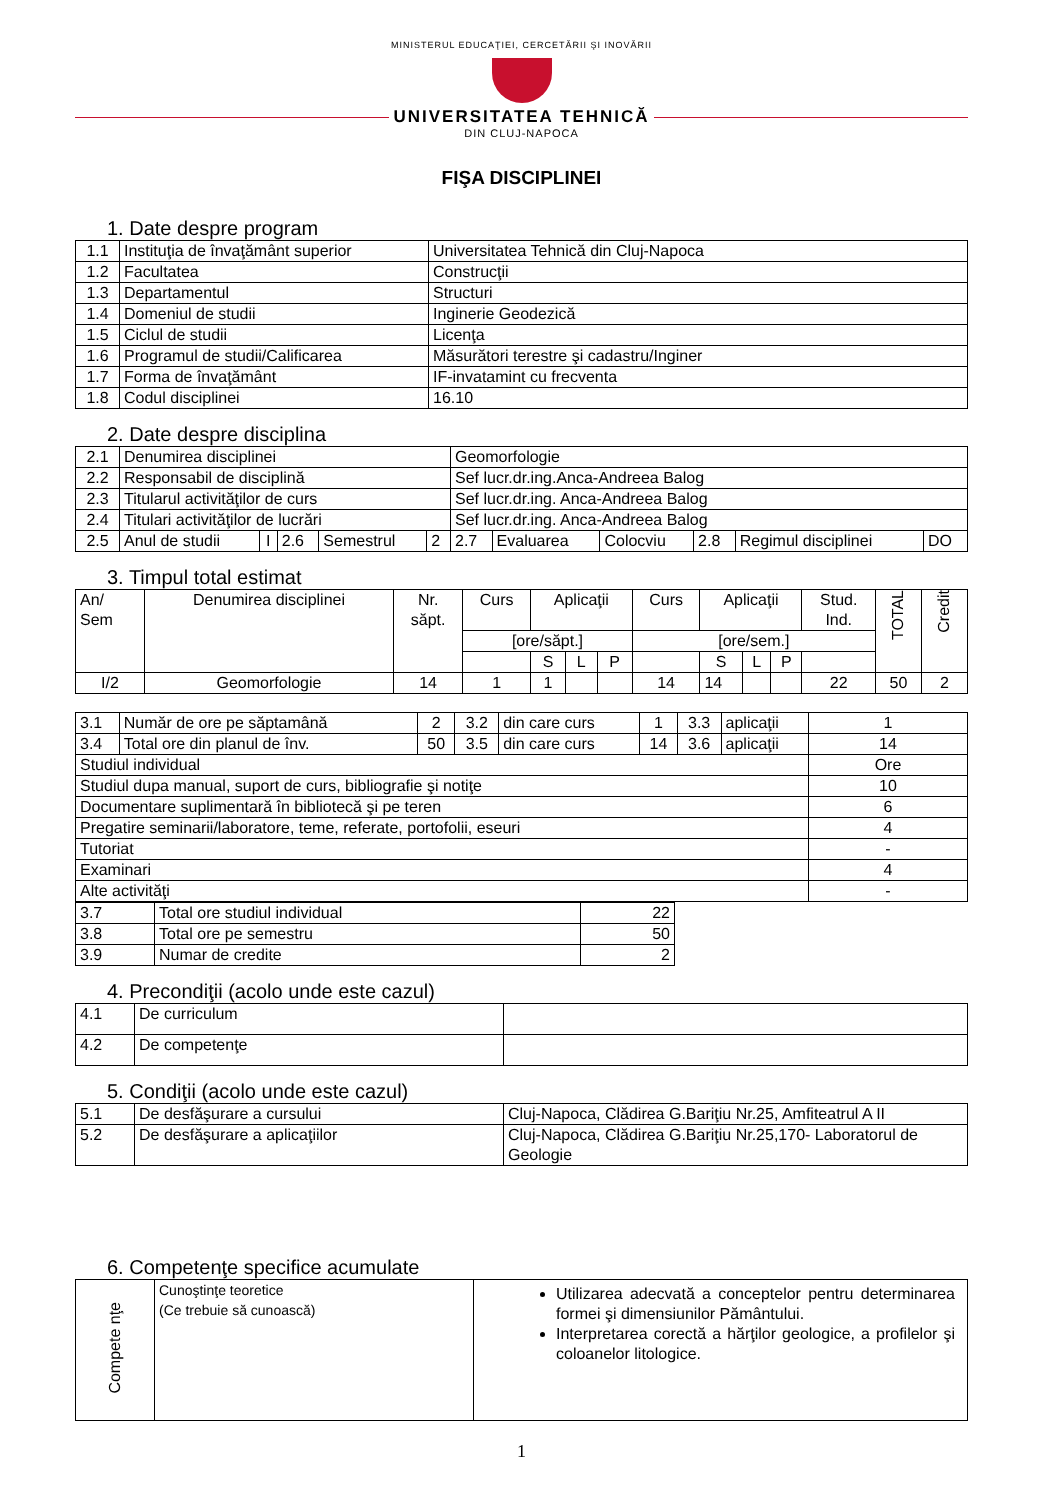MINISTERUL EDUCAŢIEI, CERCETĂRII ŞI INOVĂRII
UNIVERSITATEA TEHNICĂ
DIN CLUJ-NAPOCA
FIŞA DISCIPLINEI
1. Date despre program
| 1.1 | Instituţia de învaţământ superior | Universitatea Tehnică din Cluj-Napoca |
| 1.2 | Facultatea | Construcţii |
| 1.3 | Departamentul | Structuri |
| 1.4 | Domeniul de studii | Inginerie Geodezică |
| 1.5 | Ciclul de studii | Licenţa |
| 1.6 | Programul de studii/Calificarea | Măsurători terestre şi cadastru/Inginer |
| 1.7 | Forma de învaţământ | IF-invatamint cu frecventa |
| 1.8 | Codul disciplinei | 16.10 |
2. Date despre disciplina
| 2.1 | Denumirea disciplinei | | | | | Geomorfologie | | | | | |
| 2.2 | Responsabil de disciplină | | | | | Sef lucr.dr.ing.Anca-Andreea Balog | | | | | |
| 2.3 | Titularul activităţilor de curs | | | | | Sef lucr.dr.ing. Anca-Andreea Balog | | | | | |
| 2.4 | Titulari activităţilor de lucrări | | | | | Sef lucr.dr.ing. Anca-Andreea Balog | | | | | |
| 2.5 | Anul de studii | I | 2.6 | Semestrul | 2 | 2.7 | Evaluarea | Colocviu | 2.8 | Regimul disciplinei | DO |
3. Timpul total estimat
| An/ Sem | Denumirea disciplinei | Nr. săpt. | Curs | Aplicaţii | | | Curs | Aplicaţii | | | Stud. Ind. | TOTAL | Credit |
| | | | [ore/săpt.] | | | | [ore/sem.] | | | | | | |
| | | | | S | L | P | | S | L | P | | | |
| I/2 | Geomorfologie | 14 | 1 | 1 | | | 14 | 14 | | | 22 | 50 | 2 |
| 3.1 | Număr de ore pe săptamână | 2 | 3.2 | din care curs | 1 | 3.3 | aplicaţii | 1 |
| 3.4 | Total ore din planul de înv. | 50 | 3.5 | din care curs | 14 | 3.6 | aplicaţii | 14 |
| Studiul individual | | | | | | | | Ore |
| Studiul dupa manual, suport de curs, bibliografie şi notiţe | | | | | | | | 10 |
| Documentare suplimentară în bibliotecă şi pe teren | | | | | | | | 6 |
| Pregatire seminarii/laboratore, teme, referate, portofolii, eseuri | | | | | | | | 4 |
| Tutoriat | | | | | | | | - |
| Examinari | | | | | | | | 4 |
| Alte activităţi | | | | | | | | - |
| 3.7 | Total ore studiul individual | 22 |
| 3.8 | Total ore pe semestru | 50 |
| 3.9 | Numar de credite | 2 |
4. Precondiţii (acolo unde este cazul)
| 4.1 | De curriculum | |
| 4.2 | De competenţe | |
5. Condiţii (acolo unde este cazul)
| 5.1 | De desfăşurare a cursului | Cluj-Napoca, Clădirea G.Bariţiu Nr.25, Amfiteatrul A II |
| 5.2 | De desfăşurare a aplicaţiilor | Cluj-Napoca, Clădirea G.Bariţiu Nr.25,170- Laboratorul de Geologie |
6. Competenţe specifice acumulate
| Compete nţe | Cunoştinţe teoretice (Ce trebuie să cunoască) | Utilizarea adecvată a conceptelor pentru determinarea formei şi dimensiunilor Pământului. Interpretarea corectă a hărţilor geologice, a profilelor şi coloanelor litologice. |
1